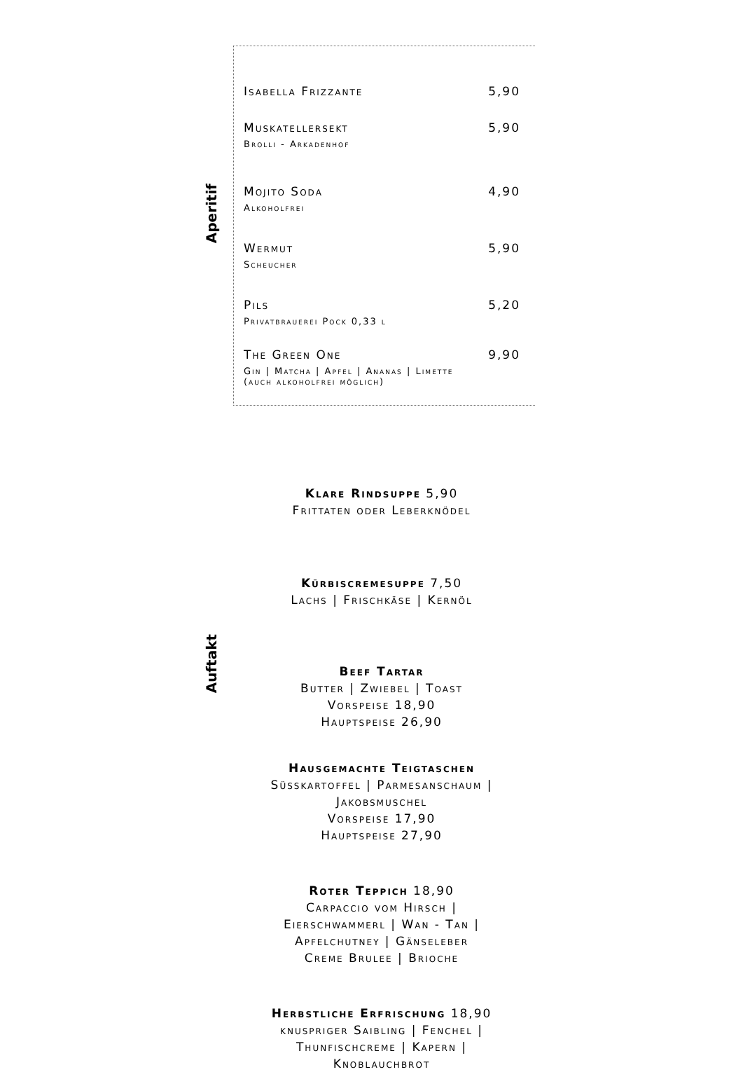Aperitif
Auftakt
Isabella Frizzante 5,90
Muskatellersekt 5,90
Brolli - Arkadenhof
Mojito Soda 4,90
Alkoholfrei
Wermut 5,90
Scheucher
Pils 5,20
Privatbrauerei Pock 0,33 l
The Green One 9,90
Gin | Matcha | Apfel | Ananas | Limette
(auch alkoholfrei möglich)
Klare Rindsuppe 5,90
Frittaten oder Leberknödel
Kürbiscremesuppe 7,50
Lachs | Frischkäse | Kernöl
Beef Tartar
Butter | Zwiebel | Toast
Vorspeise 18,90
Hauptspeise 26,90
Hausgemachte Teigtaschen
Süsskartoffel | Parmesanschaum |
Jakobsmuschel
Vorspeise 17,90
Hauptspeise 27,90
Roter Teppich 18,90
Carpaccio vom Hirsch |
Eierschwammerl | Wan - Tan |
Apfelchutney | Gänseleber
Creme Brulee | Brioche
Herbstliche Erfrischung 18,90
knuspriger Saibling | Fenchel |
Thunfischcreme | Kapern |
Knoblauchbrot